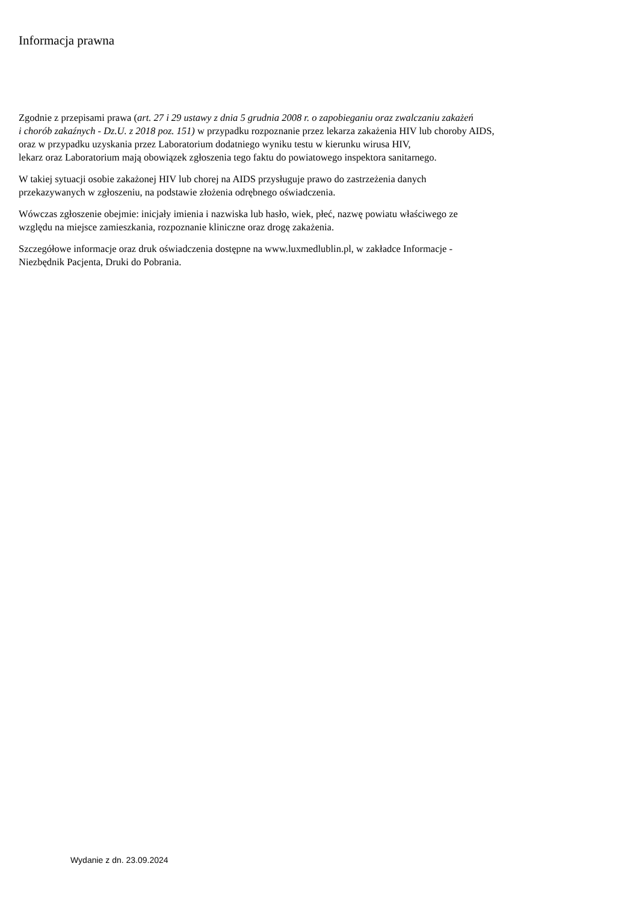Informacja prawna
Zgodnie z przepisami prawa (art. 27 i 29 ustawy z dnia 5 grudnia 2008 r. o zapobieganiu oraz zwalczaniu zakażeń
i chorób zakaźnych - Dz.U. z 2018 poz. 151) w przypadku rozpoznanie przez lekarza zakażenia HIV lub choroby AIDS,
oraz w przypadku uzyskania przez Laboratorium dodatniego wyniku testu w kierunku wirusa HIV,
lekarz oraz Laboratorium mają obowiązek zgłoszenia tego faktu do powiatowego inspektora sanitarnego.
W takiej sytuacji osobie zakażonej HIV lub chorej na AIDS przysługuje prawo do zastrzeżenia danych
przekazywanych w zgłoszeniu, na podstawie złożenia odrębnego oświadczenia.
Wówczas zgłoszenie obejmie: inicjały imienia i nazwiska lub hasło, wiek, płeć, nazwę powiatu właściwego ze
względu na miejsce zamieszkania, rozpoznanie kliniczne oraz drogę zakażenia.
Szczegółowe informacje oraz druk oświadczenia dostępne na www.luxmedlublin.pl, w zakładce Informacje -
Niezbędnik Pacjenta, Druki do Pobrania.
Wydanie z dn. 23.09.2024